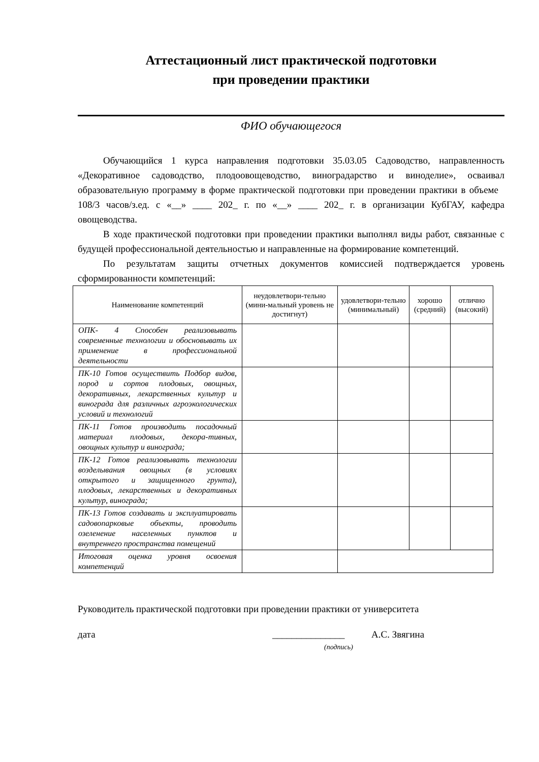Аттестационный лист практической подготовки
при проведении практики
ФИО обучающегося
Обучающийся 1 курса направления подготовки 35.03.05 Садоводство, направленность «Декоративное садоводство, плодоовощеводство, виноградарство и виноделие», осваивал образовательную программу в форме практической подготовки при проведении практики в объеме 108/3 часов/з.ед. с «__» ____ 202_ г. по «__» ____ 202_ г. в организации КубГАУ, кафедра овощеводства.
В ходе практической подготовки при проведении практики выполнял виды работ, связанные с будущей профессиональной деятельностью и направленные на формирование компетенций.
По результатам защиты отчетных документов комиссией подтверждается уровень сформированности компетенций:
| Наименование компетенций | неудовлетвори-тельно (мини-мальный уровень не достигнут) | удовлетвори-тельно (минимальный) | хорошо (средний) | отлично (высокий) |
| --- | --- | --- | --- | --- |
| ОПК- 4 Способен реализовывать современные технологии и обосновывать их применение в профессиональной деятельности | | | | |
| ПК-10 Готов осуществить Подбор видов, пород и сортов плодовых, овощных, декоративных, лекарственных культур и винограда для различных агроэкологических условий и технологий | | | | |
| ПК-11 Готов производить посадочный материал плодовых, декора-тивных, овощных культур и винограда; | | | | |
| ПК-12 Готов реализовывать технологии возделывания овощных (в условиях открытого и защищенного грунта), плодовых, лекарственных и декоративных культур, винограда; | | | | |
| ПК-13 Готов создавать и эксплуатировать садовопарковые объекты, проводить озеленение населенных пунктов и внутреннего пространства помещений | | | | |
| Итоговая оценка уровня освоения компетенций | | | | |
Руководитель практической подготовки при проведении практики от университета
дата _______________ А.С. Звягина
(подпись)